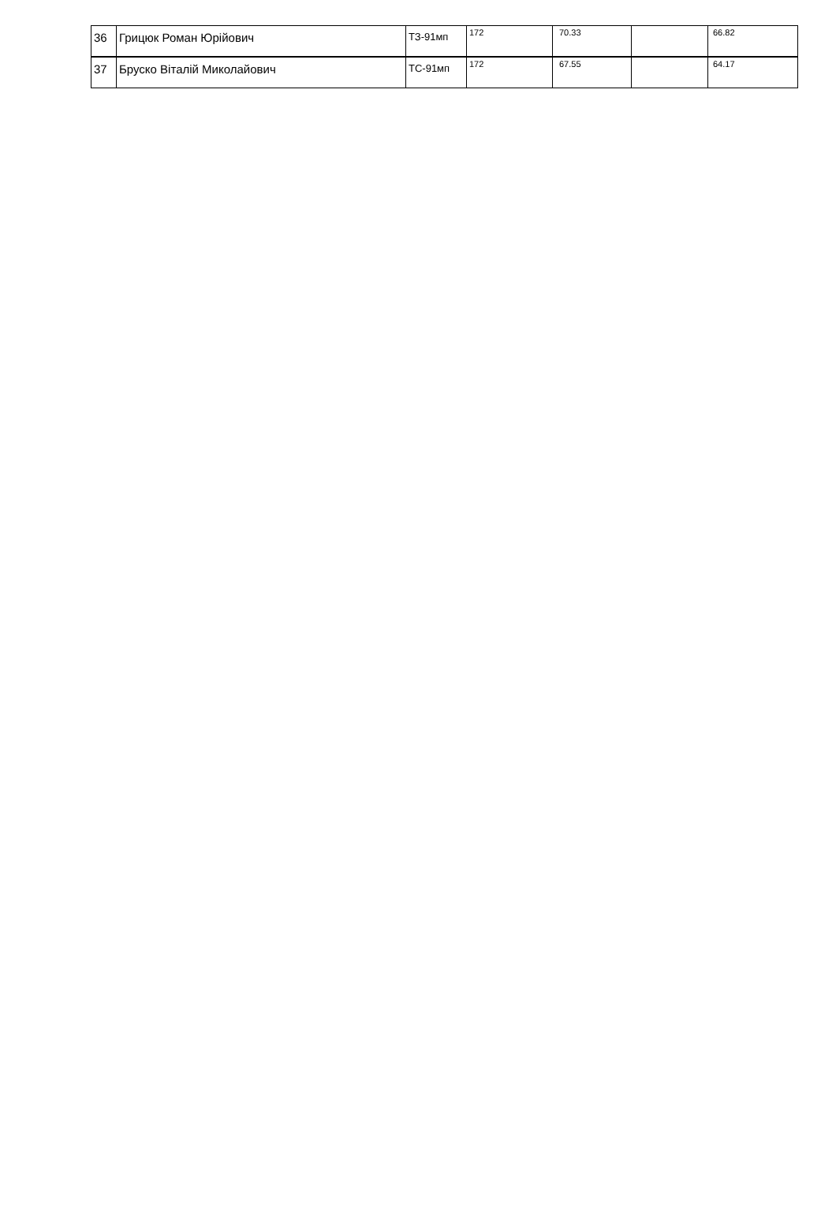| 36 | Грицюк Роман Юрійович | ТЗ-91мп | 172 | 70.33 | | 66.82 |
| 37 | Бруско Віталій Миколайович | ТС-91мп | 172 | 67.55 | | 64.17 |